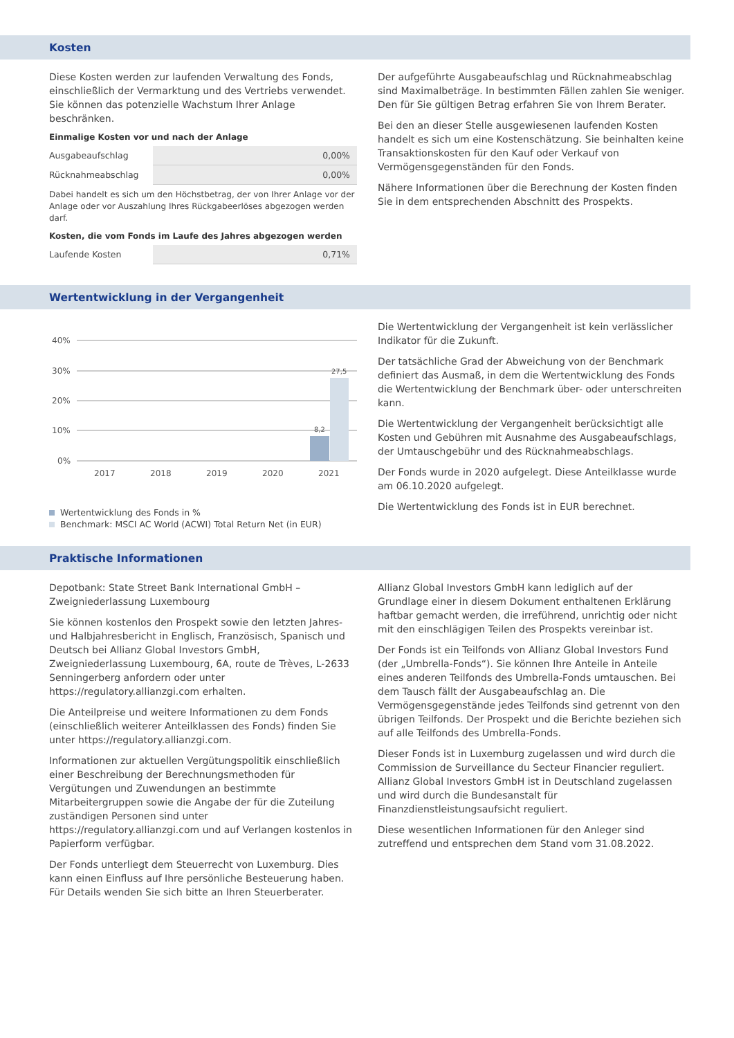Kosten
Diese Kosten werden zur laufenden Verwaltung des Fonds, einschließlich der Vermarktung und des Vertriebs verwendet. Sie können das potenzielle Wachstum Ihrer Anlage beschränken.
Einmalige Kosten vor und nach der Anlage
| Ausgabeaufschlag | 0,00% |
| Rücknahmeabschlag | 0,00% |
Dabei handelt es sich um den Höchstbetrag, der von Ihrer Anlage vor der Anlage oder vor Auszahlung Ihres Rückgabeerlöses abgezogen werden darf.
Kosten, die vom Fonds im Laufe des Jahres abgezogen werden
| Laufende Kosten | 0,71% |
Der aufgeführte Ausgabeaufschlag und Rücknahmeabschlag sind Maximalbeträge. In bestimmten Fällen zahlen Sie weniger. Den für Sie gültigen Betrag erfahren Sie von Ihrem Berater.
Bei den an dieser Stelle ausgewiesenen laufenden Kosten handelt es sich um eine Kostenschätzung. Sie beinhalten keine Transaktionskosten für den Kauf oder Verkauf von Vermögensgegenständen für den Fonds.
Nähere Informationen über die Berechnung der Kosten finden Sie in dem entsprechenden Abschnitt des Prospekts.
Wertentwicklung in der Vergangenheit
40%
30%
20%
10%
0%
8,2
27,5
2017
2018
2019
2020
2021
Wertentwicklung des Fonds in %
Benchmark: MSCI AC World (ACWI) Total Return Net (in EUR)
Die Wertentwicklung der Vergangenheit ist kein verlässlicher Indikator für die Zukunft.
Der tatsächliche Grad der Abweichung von der Benchmark definiert das Ausmaß, in dem die Wertentwicklung des Fonds die Wertentwicklung der Benchmark über- oder unterschreiten kann.
Die Wertentwicklung der Vergangenheit berücksichtigt alle Kosten und Gebühren mit Ausnahme des Ausgabeaufschlags, der Umtauschgebühr und des Rücknahmeabschlags.
Der Fonds wurde in 2020 aufgelegt. Diese Anteilklasse wurde am 06.10.2020 aufgelegt.
Die Wertentwicklung des Fonds ist in EUR berechnet.
Praktische Informationen
Depotbank: State Street Bank International GmbH – Zweigniederlassung Luxembourg
Sie können kostenlos den Prospekt sowie den letzten Jahres- und Halbjahresbericht in Englisch, Französisch, Spanisch und Deutsch bei Allianz Global Investors GmbH, Zweigniederlassung Luxembourg, 6A, route de Trèves, L-2633 Senningerberg anfordern oder unter https://regulatory.allianzgi.com erhalten.
Die Anteilpreise und weitere Informationen zu dem Fonds (einschließlich weiterer Anteilklassen des Fonds) finden Sie unter https://regulatory.allianzgi.com.
Informationen zur aktuellen Vergütungspolitik einschließlich einer Beschreibung der Berechnungsmethoden für Vergütungen und Zuwendungen an bestimmte Mitarbeitergruppen sowie die Angabe der für die Zuteilung zuständigen Personen sind unter https://regulatory.allianzgi.com und auf Verlangen kostenlos in Papierform verfügbar.
Der Fonds unterliegt dem Steuerrecht von Luxemburg. Dies kann einen Einfluss auf Ihre persönliche Besteuerung haben. Für Details wenden Sie sich bitte an Ihren Steuerberater.
Allianz Global Investors GmbH kann lediglich auf der Grundlage einer in diesem Dokument enthaltenen Erklärung haftbar gemacht werden, die irreführend, unrichtig oder nicht mit den einschlägigen Teilen des Prospekts vereinbar ist.
Der Fonds ist ein Teilfonds von Allianz Global Investors Fund (der „Umbrella-Fonds“). Sie können Ihre Anteile in Anteile eines anderen Teilfonds des Umbrella-Fonds umtauschen. Bei dem Tausch fällt der Ausgabeaufschlag an. Die Vermögensgegenstände jedes Teilfonds sind getrennt von den übrigen Teilfonds. Der Prospekt und die Berichte beziehen sich auf alle Teilfonds des Umbrella-Fonds.
Dieser Fonds ist in Luxemburg zugelassen und wird durch die Commission de Surveillance du Secteur Financier reguliert. Allianz Global Investors GmbH ist in Deutschland zugelassen und wird durch die Bundesanstalt für Finanzdienstleistungsaufsicht reguliert.
Diese wesentlichen Informationen für den Anleger sind zutreffend und entsprechen dem Stand vom 31.08.2022.